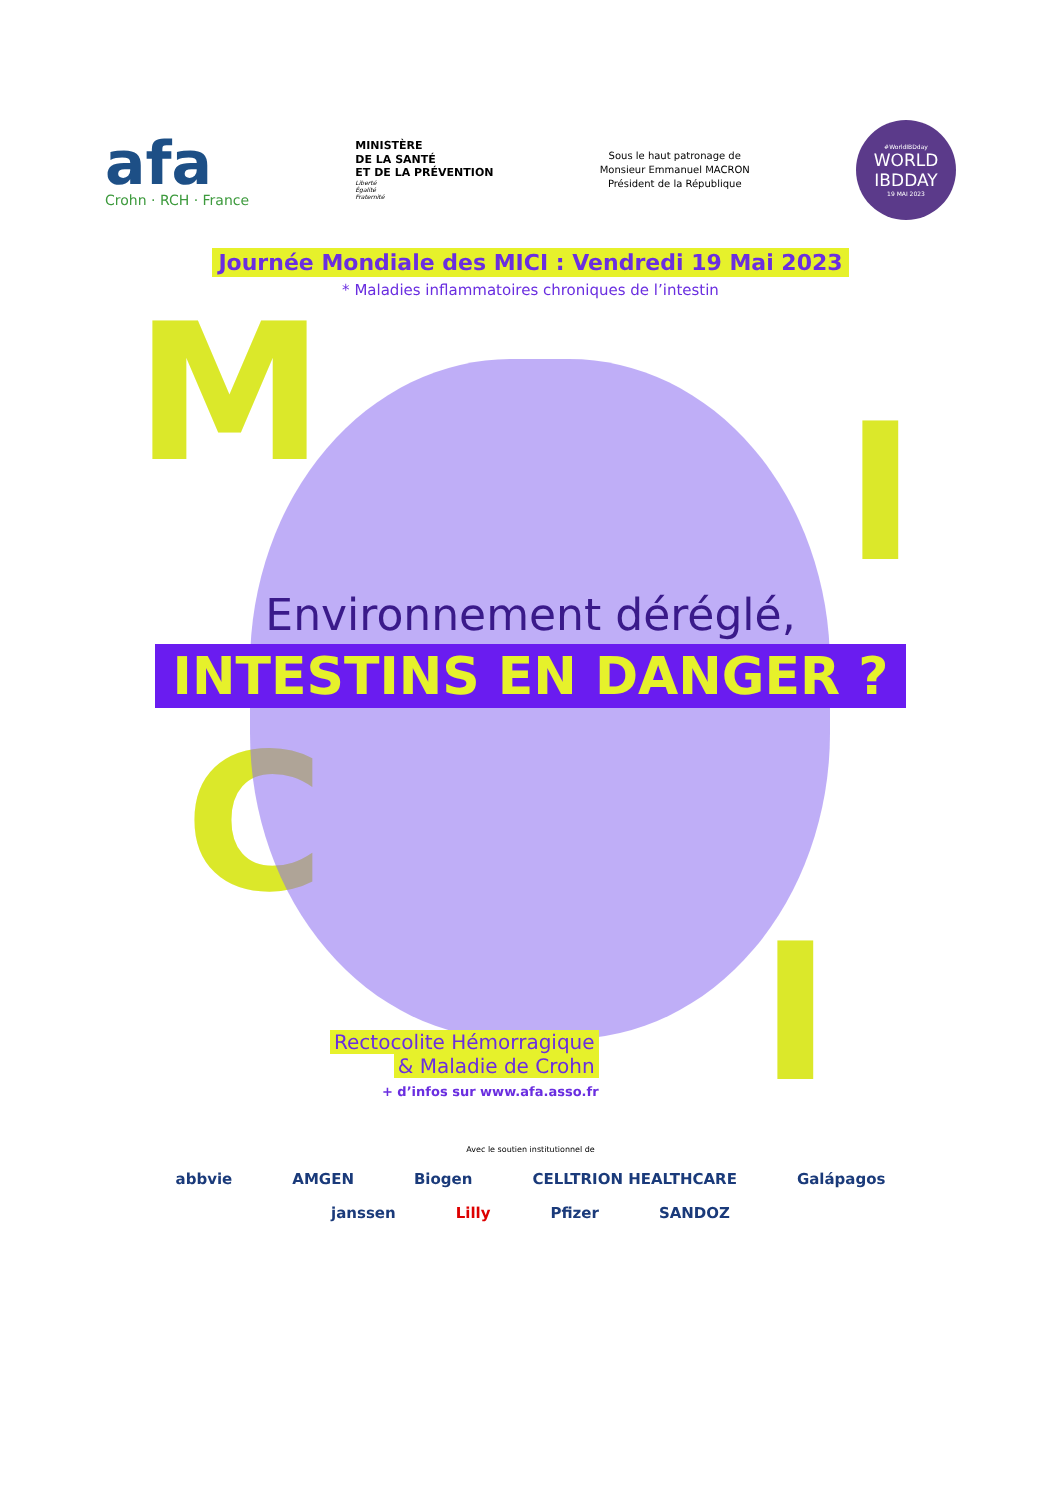afa
Crohn · RCH · France
MINISTÈRE
DE LA SANTÉ
ET DE LA PRÉVENTION
Liberté
Égalité
Fraternité
Sous le haut patronage de
Monsieur Emmanuel MACRON
Président de la République
#WorldIBDday
WORLD
IBDDAY
19 MAI 2023
Journée Mondiale des MICI : Vendredi 19 Mai 2023
* Maladies inflammatoires chroniques de l’intestin
M I
C
I
Environnement déréglé,
INTESTINS EN DANGER ?
Rectocolite Hémorragique
& Maladie de Crohn
+ d’infos sur www.afa.asso.fr
Avec le soutien institutionnel de
abbvie AMGEN Biogen CELLTRION HEALTHCARE Galápagos
janssen Lilly Pfizer SANDOZ